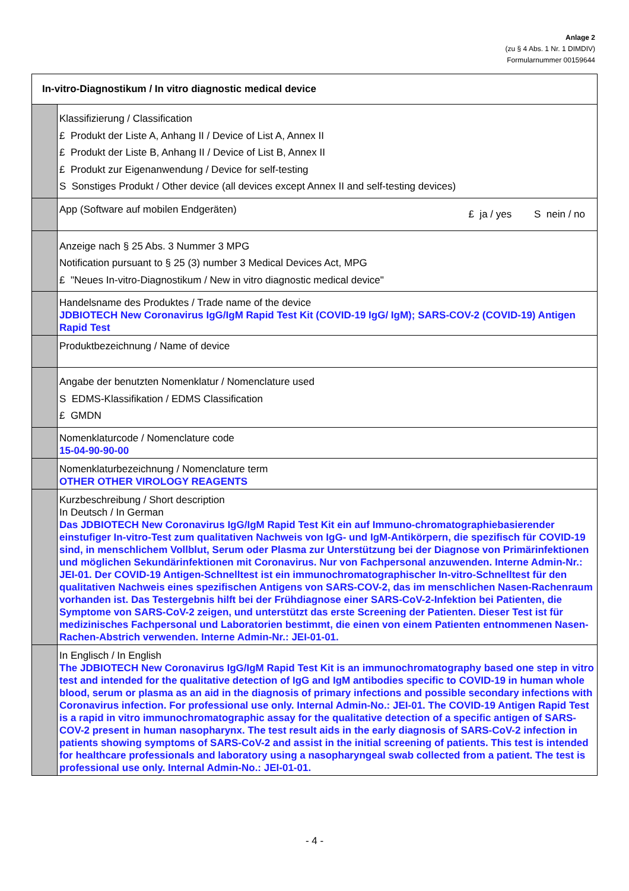Anlage 2
(zu § 4 Abs. 1 Nr. 1 DIMDIV)
Formularnummer 00159644
| In-vitro-Diagnostikum / In vitro diagnostic medical device | |
| --- | --- |
| | Klassifizierung / Classification £ Produkt der Liste A, Anhang II / Device of List A, Annex II £ Produkt der Liste B, Anhang II / Device of List B, Annex II £ Produkt zur Eigenanwendung / Device for self-testing S Sonstiges Produkt / Other device (all devices except Annex II and self-testing devices) |
| | App (Software auf mobilen Endgeräten) £ ja / yes S nein / no |
| | Anzeige nach § 25 Abs. 3 Nummer 3 MPG Notification pursuant to § 25 (3) number 3 Medical Devices Act, MPG £ "Neues In-vitro-Diagnostikum / New in vitro diagnostic medical device" |
| | Handelsname des Produktes / Trade name of the device JDBIOTECH New Coronavirus IgG/IgM Rapid Test Kit (COVID-19 IgG/ IgM); SARS-COV-2 (COVID-19) Antigen Rapid Test |
| | Produktbezeichnung / Name of device |
| | Angabe der benutzten Nomenklatur / Nomenclature used S EDMS-Klassifikation / EDMS Classification £ GMDN |
| | Nomenklaturcode / Nomenclature code 15-04-90-90-00 |
| | Nomenklaturbezeichnung / Nomenclature term OTHER OTHER VIROLOGY REAGENTS |
| | Kurzbeschreibung / Short description In Deutsch / In German Das JDBIOTECH New Coronavirus IgG/IgM Rapid Test Kit ein auf Immuno-chromatographiebasierender einstufiger In-vitro-Test zum qualitativen Nachweis von IgG- und IgM-Antikörpern, die spezifisch für COVID-19 sind, in menschlichem Vollblut, Serum oder Plasma zur Unterstützung bei der Diagnose von Primärinfektionen und möglichen Sekundärinfektionen mit Coronavirus. Nur von Fachpersonal anzuwenden. Interne Admin-Nr.: JEI-01. Der COVID-19 Antigen-Schnelltest ist ein immunochromatographischer In-vitro-Schnelltest für den qualitativen Nachweis eines spezifischen Antigens von SARS-COV-2, das im menschlichen Nasen-Rachenraum vorhanden ist. Das Testergebnis hilft bei der Frühdiagnose einer SARS-CoV-2-Infektion bei Patienten, die Symptome von SARS-CoV-2 zeigen, und unterstützt das erste Screening der Patienten. Dieser Test ist für medizinisches Fachpersonal und Laboratorien bestimmt, die einen von einem Patienten entnommenen Nasen-Rachen-Abstrich verwenden. Interne Admin-Nr.: JEI-01-01. |
| | In Englisch / In English The JDBIOTECH New Coronavirus IgG/IgM Rapid Test Kit is an immunochromatography based one step in vitro test and intended for the qualitative detection of IgG and IgM antibodies specific to COVID-19 in human whole blood, serum or plasma as an aid in the diagnosis of primary infections and possible secondary infections with Coronavirus infection. For professional use only. Internal Admin-No.: JEI-01. The COVID-19 Antigen Rapid Test is a rapid in vitro immunochromatographic assay for the qualitative detection of a specific antigen of SARS-COV-2 present in human nasopharynx. The test result aids in the early diagnosis of SARS-CoV-2 infection in patients showing symptoms of SARS-CoV-2 and assist in the initial screening of patients. This test is intended for healthcare professionals and laboratory using a nasopharyngeal swab collected from a patient. The test is professional use only. Internal Admin-No.: JEI-01-01. |
- 4 -